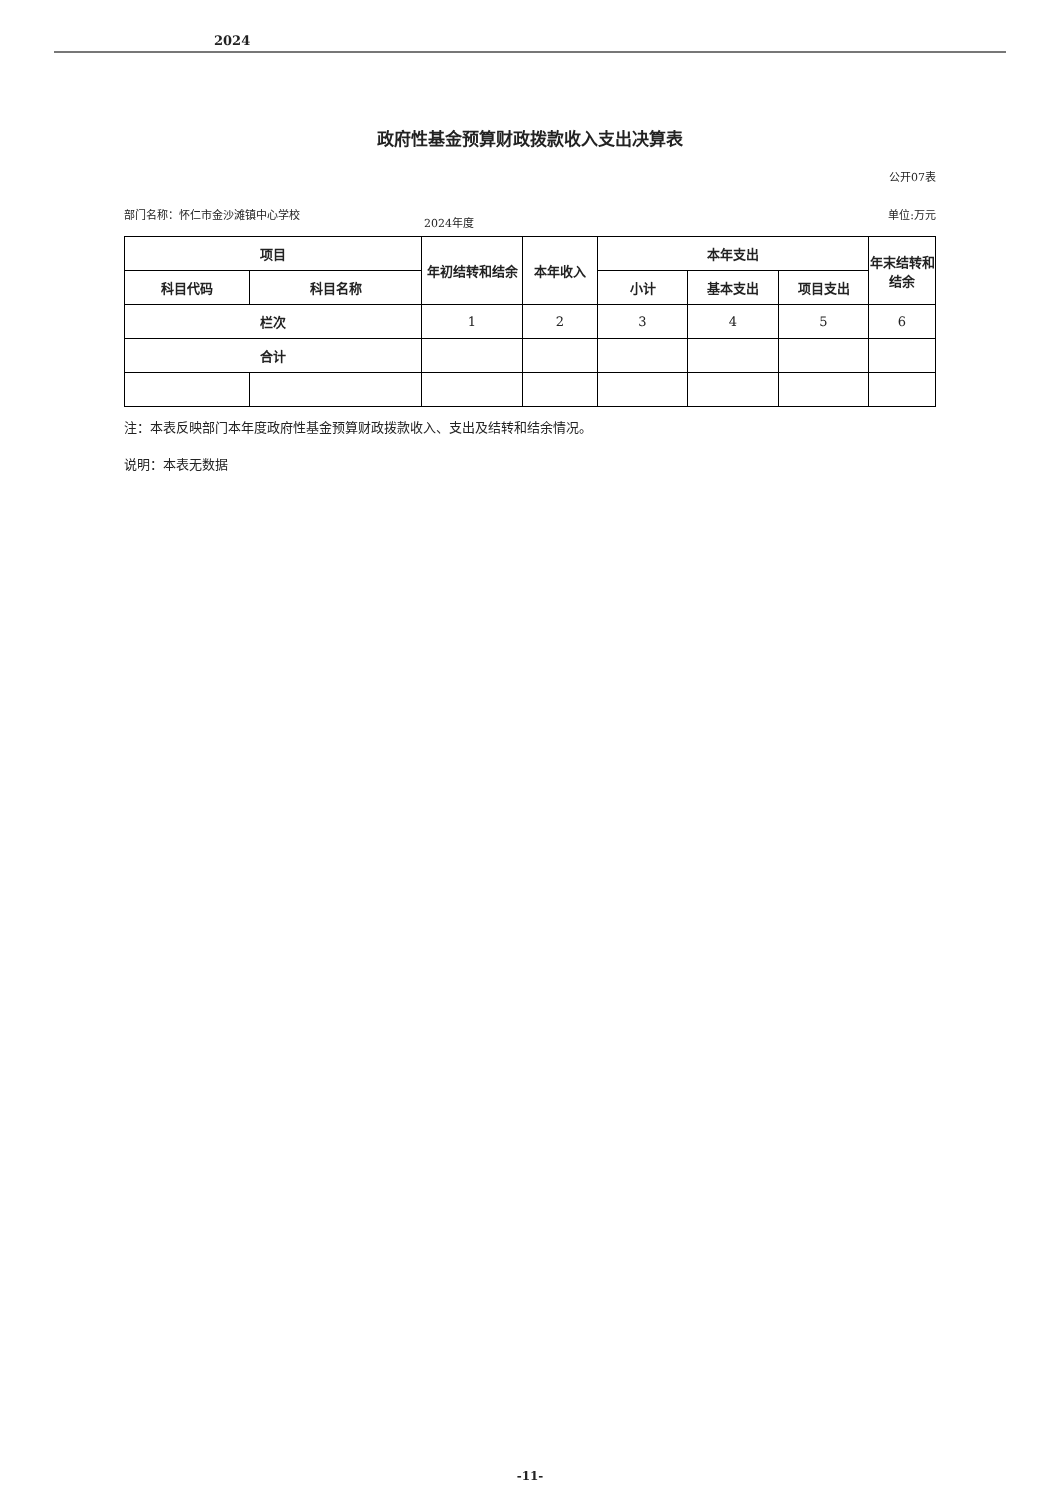2024
政府性基金预算财政拨款收入支出决算表
公开07表
部门名称：怀仁市金沙滩镇中心学校
2024年度
单位:万元
| 项目 | | 年初结转和结余 | 本年收入 | 本年支出 | | | 年末结转和结余 |
| --- | --- | --- | --- | --- | --- | --- | --- |
| 科目代码 | 科目名称 | | | 小计 | 基本支出 | 项目支出 | |
| 栏次 | | 1 | 2 | 3 | 4 | 5 | 6 |
| 合计 | | | | | | | |
注：本表反映部门本年度政府性基金预算财政拨款收入、支出及结转和结余情况。
说明：本表无数据
-11-